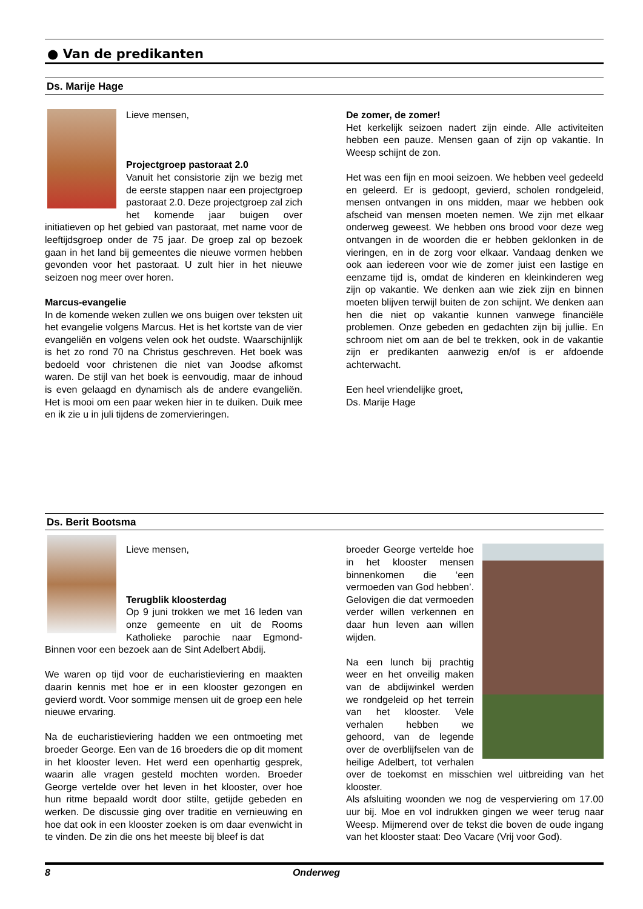● Van de predikanten
Ds. Marije Hage
Lieve mensen,
Projectgroep pastoraat 2.0
Vanuit het consistorie zijn we bezig met de eerste stappen naar een projectgroep pastoraat 2.0. Deze projectgroep zal zich het komende jaar buigen over initiatieven op het gebied van pastoraat, met name voor de leeftijdsgroep onder de 75 jaar. De groep zal op bezoek gaan in het land bij gemeentes die nieuwe vormen hebben gevonden voor het pastoraat. U zult hier in het nieuwe seizoen nog meer over horen.
Marcus-evangelie
In de komende weken zullen we ons buigen over teksten uit het evangelie volgens Marcus. Het is het kortste van de vier evangeliën en volgens velen ook het oudste. Waarschijnlijk is het zo rond 70 na Christus geschreven. Het boek was bedoeld voor christenen die niet van Joodse afkomst waren. De stijl van het boek is eenvoudig, maar de inhoud is even gelaagd en dynamisch als de andere evangeliën. Het is mooi om een paar weken hier in te duiken. Duik mee en ik zie u in juli tijdens de zomervieringen.
De zomer, de zomer!
Het kerkelijk seizoen nadert zijn einde. Alle activiteiten hebben een pauze. Mensen gaan of zijn op vakantie. In Weesp schijnt de zon.
Het was een fijn en mooi seizoen. We hebben veel gedeeld en geleerd. Er is gedoopt, gevierd, scholen rondgeleid, mensen ontvangen in ons midden, maar we hebben ook afscheid van mensen moeten nemen. We zijn met elkaar onderweg geweest. We hebben ons brood voor deze weg ontvangen in de woorden die er hebben geklonken in de vieringen, en in de zorg voor elkaar. Vandaag denken we ook aan iedereen voor wie de zomer juist een lastige en eenzame tijd is, omdat de kinderen en kleinkinderen weg zijn op vakantie. We denken aan wie ziek zijn en binnen moeten blijven terwijl buiten de zon schijnt. We denken aan hen die niet op vakantie kunnen vanwege financiële problemen. Onze gebeden en gedachten zijn bij jullie. En schroom niet om aan de bel te trekken, ook in de vakantie zijn er predikanten aanwezig en/of is er afdoende achterwacht.
Een heel vriendelijke groet,
Ds. Marije Hage
Ds. Berit Bootsma
Lieve mensen,
Terugblik kloosterdag
Op 9 juni trokken we met 16 leden van onze gemeente en uit de Rooms Katholieke parochie naar Egmond-Binnen voor een bezoek aan de Sint Adelbert Abdij.
We waren op tijd voor de eucharistieviering en maakten daarin kennis met hoe er in een klooster gezongen en gevierd wordt. Voor sommige mensen uit de groep een hele nieuwe ervaring.
Na de eucharistieviering hadden we een ontmoeting met broeder George. Een van de 16 broeders die op dit moment in het klooster leven. Het werd een openhartig gesprek, waarin alle vragen gesteld mochten worden. Broeder George vertelde over het leven in het klooster, over hoe hun ritme bepaald wordt door stilte, getijde gebeden en werken. De discussie ging over traditie en vernieuwing en hoe dat ook in een klooster zoeken is om daar evenwicht in te vinden. De zin die ons het meeste bij bleef is dat
broeder George vertelde hoe in het klooster mensen binnenkomen die ‘een vermoeden van God hebben’. Gelovigen die dat vermoeden verder willen verkennen en daar hun leven aan willen wijden.
Na een lunch bij prachtig weer en het onveilig maken van de abdijwinkel werden we rondgeleid op het terrein van het klooster. Vele verhalen hebben we gehoord, van de legende over de overblijfselen van de heilige Adelbert, tot verhalen over de toekomst en misschien wel uitbreiding van het klooster.
Als afsluiting woonden we nog de vesperviering om 17.00 uur bij. Moe en vol indrukken gingen we weer terug naar Weesp. Mijmerend over de tekst die boven de oude ingang van het klooster staat: Deo Vacare (Vrij voor God).
8 Onderweg